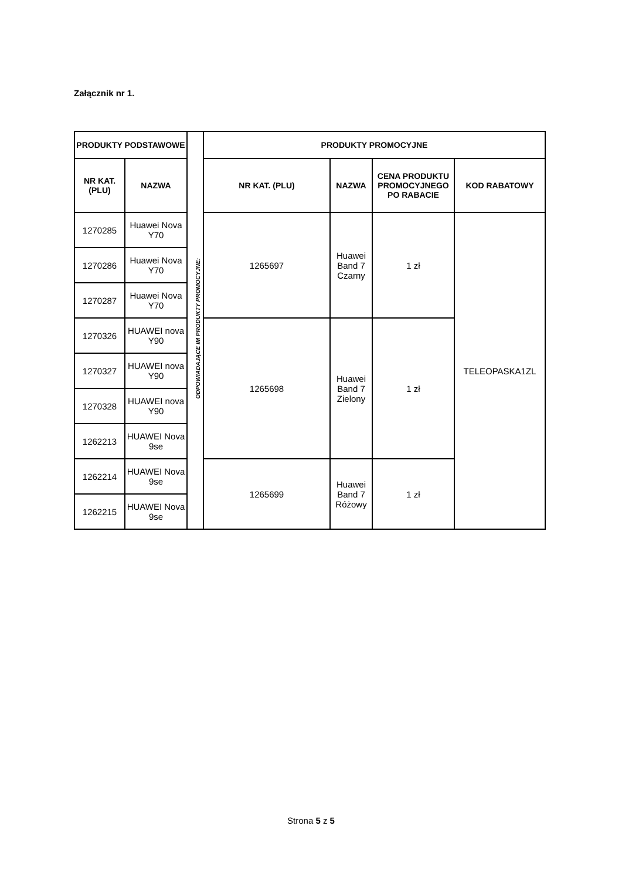Załącznik nr 1.
| PRODUKTY PODSTAWOWE | | | PRODUKTY PROMOCYJNE | | | |
| NR KAT. (PLU) | NAZWA | | NR KAT. (PLU) | NAZWA | CENA PRODUKTU PROMOCYJNEGO PO RABACIE | KOD RABATOWY |
| 1270285 | Huawei Nova Y70 | | 1265697 | Huawei Band 7 Czarny | 1 zł | TELEOPASKA1ZL |
| 1270286 | Huawei Nova Y70 | | | | | |
| 1270287 | Huawei Nova Y70 | | | | | |
| 1270326 | HUAWEI nova Y90 | | 1265698 | Huawei Band 7 Zielony | 1 zł | |
| 1270327 | HUAWEI nova Y90 | | | | | |
| 1270328 | HUAWEI nova Y90 | | | | | |
| 1262213 | HUAWEI Nova 9se | | | | | |
| 1262214 | HUAWEI Nova 9se | | 1265699 | Huawei Band 7 Różowy | 1 zł | |
| 1262215 | HUAWEI Nova 9se | | | | | |
ODPOWIADAJĄCE IM PRODUKTY PROMOCYJNE:
Strona 5 z 5